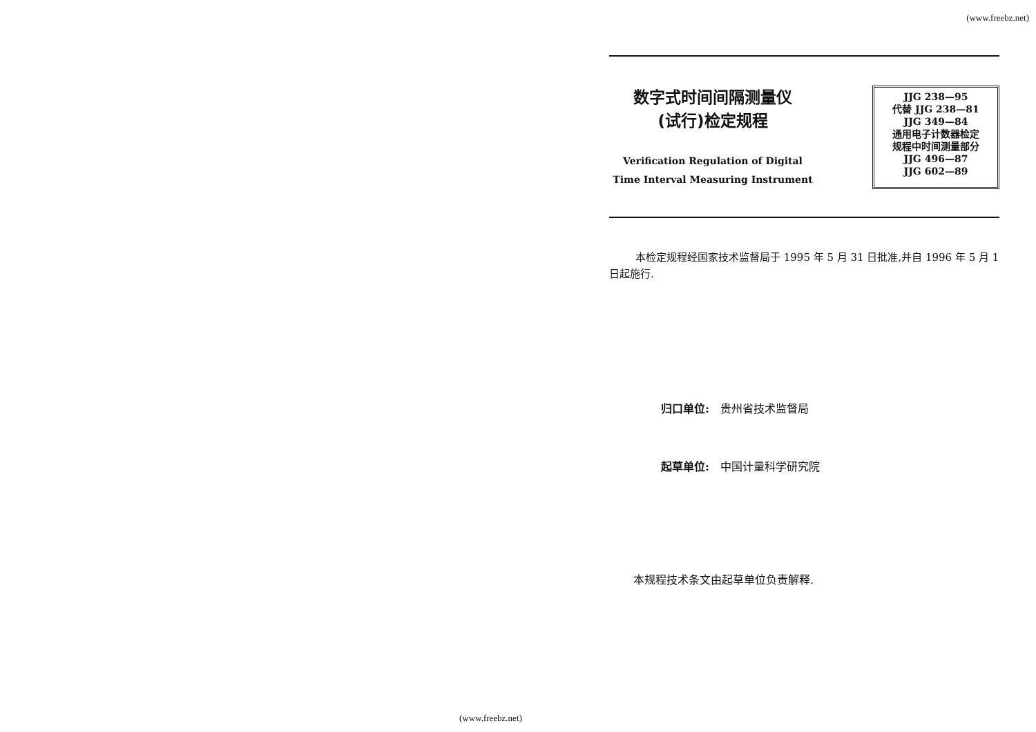(www.freebz.net)
数字式时间间隔测量仪
(试行)检定规程
Verification Regulation of Digital
Time Interval Measuring Instrument
JJG 238—95
代替 JJG 238—81
JJG 349—84
通用电子计数器检定
规程中时间测量部分
JJG 496—87
JJG 602—89
本检定规程经国家技术监督局于 1995 年 5 月 31 日批准,并自 1996 年 5 月 1 日起施行.
归口单位:　贵州省技术监督局
起草单位:　中国计量科学研究院
本规程技术条文由起草单位负责解释.
(www.freebz.net)